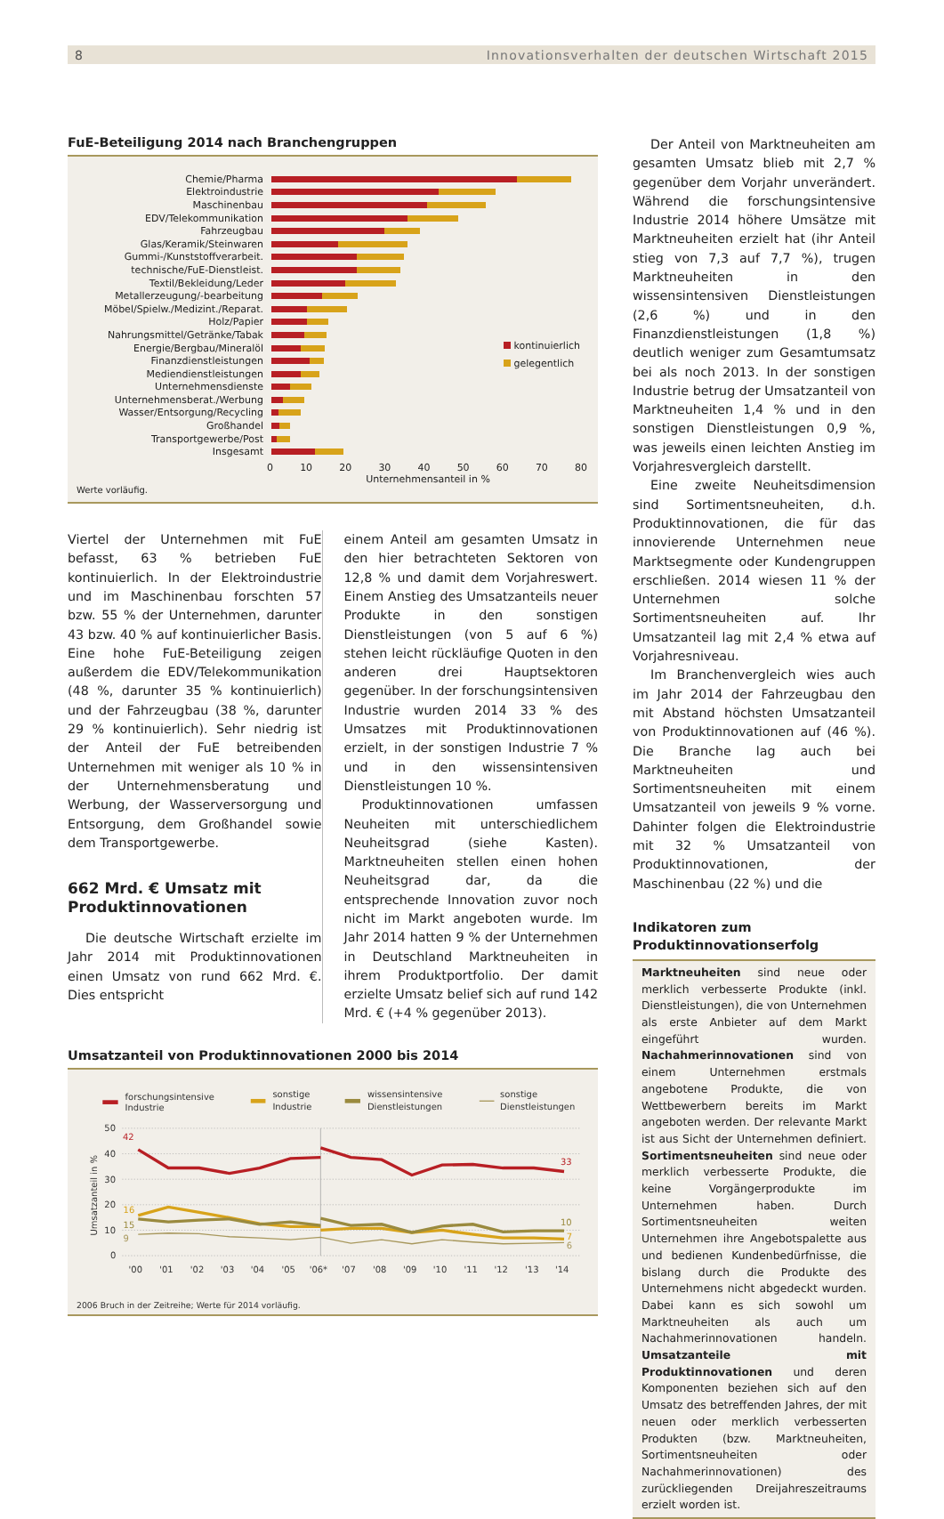8 Innovationsverhalten der deutschen Wirtschaft 2015
FuE-Beteiligung 2014 nach Branchengruppen
kontinuierlich
gelegentlich
Chemie/Pharma
Elektroindustrie
Maschinenbau
EDV/Telekommunikation
Fahrzeugbau
Glas/Keramik/Steinwaren
Gummi-/Kunststoffverarbeit.
technische/FuE-Dienstleist.
Textil/Bekleidung/Leder
Metallerzeugung/-bearbeitung
Möbel/Spielw./Medizint./Reparat.
Holz/Papier
Nahrungsmittel/Getränke/Tabak
Energie/Bergbau/Mineralöl
Finanzdienstleistungen
Mediendienstleistungen
Unternehmensdienste
Unternehmensberat./Werbung
Wasser/Entsorgung/Recycling
Großhandel
Transportgewerbe/Post
Insgesamt
0 10 20 30 40 50 60 70 80
Unternehmensanteil in %
Werte vorläufig.
Viertel der Unternehmen mit FuE befasst, 63 % betrieben FuE kontinuierlich. In der Elektroindustrie und im Maschinenbau forschten 57 bzw. 55 % der Unternehmen, darunter 43 bzw. 40 % auf kontinuierlicher Basis. Eine hohe FuE-Beteiligung zeigen außerdem die EDV/Telekommunikation (48 %, darunter 35 % kontinuierlich) und der Fahrzeugbau (38 %, darunter 29 % kontinuierlich). Sehr niedrig ist der Anteil der FuE betreibenden Unternehmen mit weniger als 10 % in der Unternehmensberatung und Werbung, der Wasserversorgung und Entsorgung, dem Großhandel sowie dem Transportgewerbe.
662 Mrd. € Umsatz mit Produktinnovationen
Die deutsche Wirtschaft erzielte im Jahr 2014 mit Produktinnovationen einen Umsatz von rund 662 Mrd. €. Dies entspricht
einem Anteil am gesamten Umsatz in den hier betrachteten Sektoren von 12,8 % und damit dem Vorjahreswert. Einem Anstieg des Umsatzanteils neuer Produkte in den sonstigen Dienstleistungen (von 5 auf 6 %) stehen leicht rückläufige Quoten in den anderen drei Hauptsektoren gegenüber. In der forschungsintensiven Industrie wurden 2014 33 % des Umsatzes mit Produktinnovationen erzielt, in der sonstigen Industrie 7 % und in den wissensintensiven Dienstleistungen 10 %.
Produktinnovationen umfassen Neuheiten mit unterschiedlichem Neuheitsgrad (siehe Kasten). Marktneuheiten stellen einen hohen Neuheitsgrad dar, da die entsprechende Innovation zuvor noch nicht im Markt angeboten wurde. Im Jahr 2014 hatten 9 % der Unternehmen in Deutschland Marktneuheiten in ihrem Produktportfolio. Der damit erzielte Umsatz belief sich auf rund 142 Mrd. € (+4 % gegenüber 2013).
Umsatzanteil von Produktinnovationen 2000 bis 2014
forschungsintensive
Industrie
sonstige
Industrie
wissensintensive
Dienstleistungen
sonstige
Dienstleistungen
50
40
30
20
10
0
Umsatzanteil in %
42
33
16
15
9
10
7
6
'00
'01
'02
'03
'04
'05
'06*
'07
'08
'09
'10
'11
'12
'13
'14
2006 Bruch in der Zeitreihe; Werte für 2014 vorläufig.
Der Anteil von Marktneuheiten am gesamten Umsatz blieb mit 2,7 % gegenüber dem Vorjahr unverändert. Während die forschungsintensive Industrie 2014 höhere Umsätze mit Marktneuheiten erzielt hat (ihr Anteil stieg von 7,3 auf 7,7 %), trugen Marktneuheiten in den wissensintensiven Dienstleistungen (2,6 %) und in den Finanzdienstleistungen (1,8 %) deutlich weniger zum Gesamtumsatz bei als noch 2013. In der sonstigen Industrie betrug der Umsatzanteil von Marktneuheiten 1,4 % und in den sonstigen Dienstleistungen 0,9 %, was jeweils einen leichten Anstieg im Vorjahresvergleich darstellt.
Eine zweite Neuheitsdimension sind Sortimentsneuheiten, d.h. Produktinnovationen, die für das innovierende Unternehmen neue Marktsegmente oder Kundengruppen erschließen. 2014 wiesen 11 % der Unternehmen solche Sortimentsneuheiten auf. Ihr Umsatzanteil lag mit 2,4 % etwa auf Vorjahresniveau.
Im Branchenvergleich wies auch im Jahr 2014 der Fahrzeugbau den mit Abstand höchsten Umsatzanteil von Produktinnovationen auf (46 %). Die Branche lag auch bei Marktneuheiten und Sortimentsneuheiten mit einem Umsatzanteil von jeweils 9 % vorne. Dahinter folgen die Elektroindustrie mit 32 % Umsatzanteil von Produktinnovationen, der Maschinenbau (22 %) und die
Indikatoren zum Produktinnovationserfolg
Marktneuheiten sind neue oder merklich verbesserte Produkte (inkl. Dienstleistungen), die von Unternehmen als erste Anbieter auf dem Markt eingeführt wurden. Nachahmerinnovationen sind von einem Unternehmen erstmals angebotene Produkte, die von Wettbewerbern bereits im Markt angeboten werden. Der relevante Markt ist aus Sicht der Unternehmen definiert. Sortimentsneuheiten sind neue oder merklich verbesserte Produkte, die keine Vorgängerprodukte im Unternehmen haben. Durch Sortimentsneuheiten weiten Unternehmen ihre Angebotspalette aus und bedienen Kundenbedürfnisse, die bislang durch die Produkte des Unternehmens nicht abgedeckt wurden. Dabei kann es sich sowohl um Marktneuheiten als auch um Nachahmerinnovationen handeln. Umsatzanteile mit Produktinnovationen und deren Komponenten beziehen sich auf den Umsatz des betreffenden Jahres, der mit neuen oder merklich verbesserten Produkten (bzw. Marktneuheiten, Sortimentsneuheiten oder Nachahmerinnovationen) des zurückliegenden Dreijahreszeitraums erzielt worden ist.